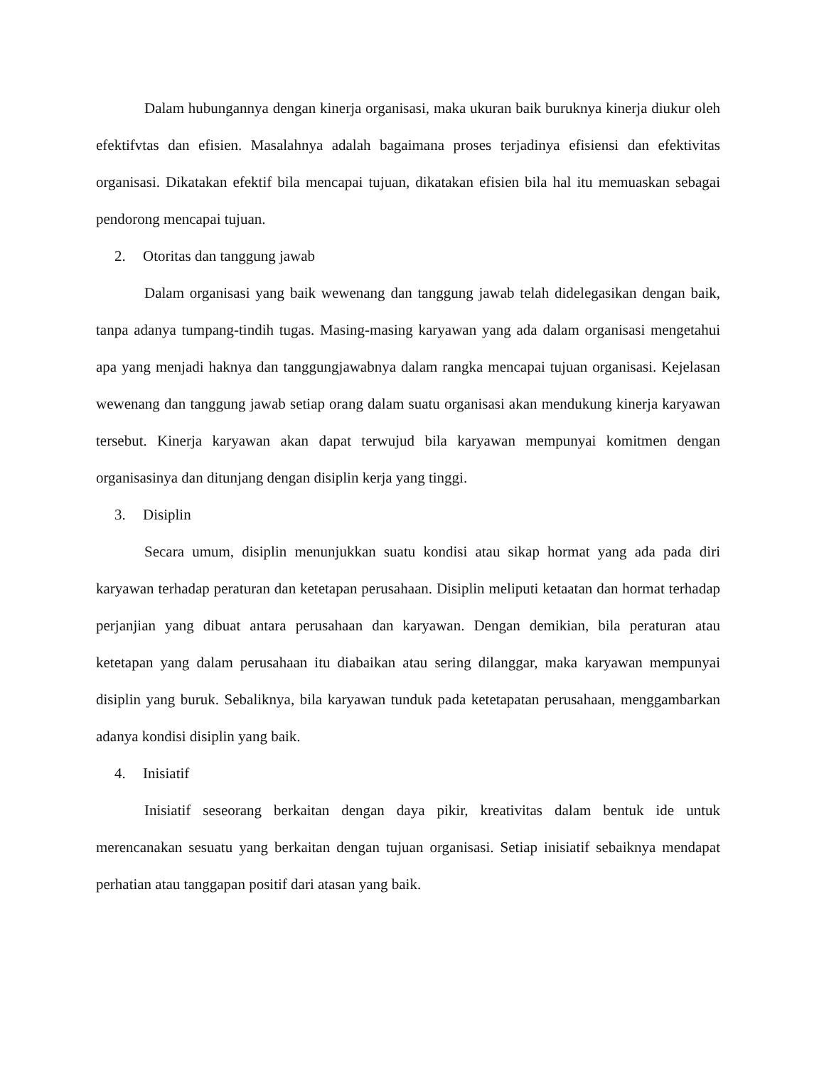Dalam hubungannya dengan kinerja organisasi, maka ukuran baik buruknya kinerja diukur oleh efektifvtas dan efisien. Masalahnya adalah bagaimana proses terjadinya efisiensi dan efektivitas organisasi. Dikatakan efektif bila mencapai tujuan, dikatakan efisien bila hal itu memuaskan sebagai pendorong mencapai tujuan.
2. Otoritas dan tanggung jawab
Dalam organisasi yang baik wewenang dan tanggung jawab telah didelegasikan dengan baik, tanpa adanya tumpang-tindih tugas. Masing-masing karyawan yang ada dalam organisasi mengetahui apa yang menjadi haknya dan tanggungjawabnya dalam rangka mencapai tujuan organisasi. Kejelasan wewenang dan tanggung jawab setiap orang dalam suatu organisasi akan mendukung kinerja karyawan tersebut. Kinerja karyawan akan dapat terwujud bila karyawan mempunyai komitmen dengan organisasinya dan ditunjang dengan disiplin kerja yang tinggi.
3. Disiplin
Secara umum, disiplin menunjukkan suatu kondisi atau sikap hormat yang ada pada diri karyawan terhadap peraturan dan ketetapan perusahaan. Disiplin meliputi ketaatan dan hormat terhadap perjanjian yang dibuat antara perusahaan dan karyawan. Dengan demikian, bila peraturan atau ketetapan yang dalam perusahaan itu diabaikan atau sering dilanggar, maka karyawan mempunyai disiplin yang buruk. Sebaliknya, bila karyawan tunduk pada ketetapatan perusahaan, menggambarkan adanya kondisi disiplin yang baik.
4. Inisiatif
Inisiatif seseorang berkaitan dengan daya pikir, kreativitas dalam bentuk ide untuk merencanakan sesuatu yang berkaitan dengan tujuan organisasi. Setiap inisiatif sebaiknya mendapat perhatian atau tanggapan positif dari atasan yang baik.